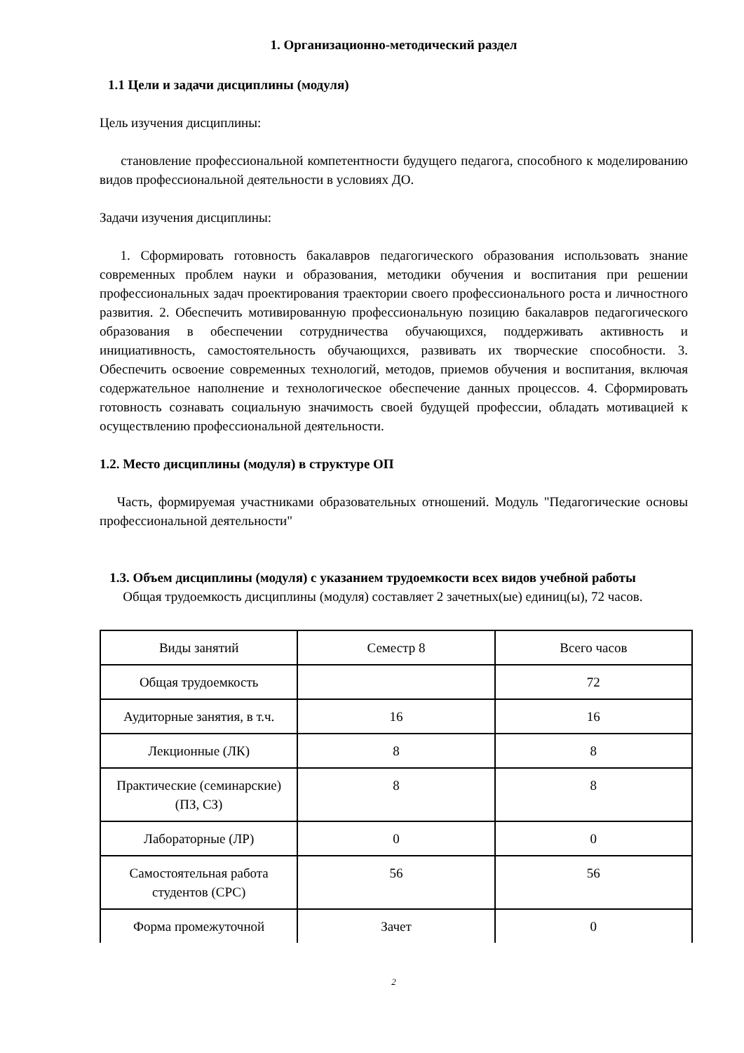1. Организационно-методический раздел
1.1 Цели и задачи дисциплины (модуля)
Цель изучения дисциплины:
становление профессиональной компетентности будущего педагога, способного к моделированию видов профессиональной деятельности в условиях ДО.
Задачи изучения дисциплины:
1. Сформировать готовность бакалавров педагогического образования использовать знание современных проблем науки и образования, методики обучения и воспитания при решении профессиональных задач проектирования траектории своего профессионального роста и личностного развития. 2. Обеспечить мотивированную профессиональную позицию бакалавров педагогического образования в обеспечении сотрудничества обучающихся, поддерживать активность и инициативность, самостоятельность обучающихся, развивать их творческие способности. 3. Обеспечить освоение современных технологий, методов, приемов обучения и воспитания, включая содержательное наполнение и технологическое обеспечение данных процессов. 4. Сформировать готовность сознавать социальную значимость своей будущей профессии, обладать мотивацией к осуществлению профессиональной деятельности.
1.2. Место дисциплины (модуля) в структуре ОП
Часть, формируемая участниками образовательных отношений. Модуль "Педагогические основы профессиональной деятельности"
1.3. Объем дисциплины (модуля) с указанием трудоемкости всех видов учебной работы
Общая трудоемкость дисциплины (модуля) составляет 2 зачетных(ые) единиц(ы), 72 часов.
| Виды занятий | Семестр 8 | Всего часов |
| Общая трудоемкость | | 72 |
| Аудиторные занятия, в т.ч. | 16 | 16 |
| Лекционные (ЛК) | 8 | 8 |
| Практические (семинарские) (ПЗ, СЗ) | 8 | 8 |
| Лабораторные (ЛР) | 0 | 0 |
| Самостоятельная работа студентов (СРС) | 56 | 56 |
| Форма промежуточной | Зачет | 0 |
2